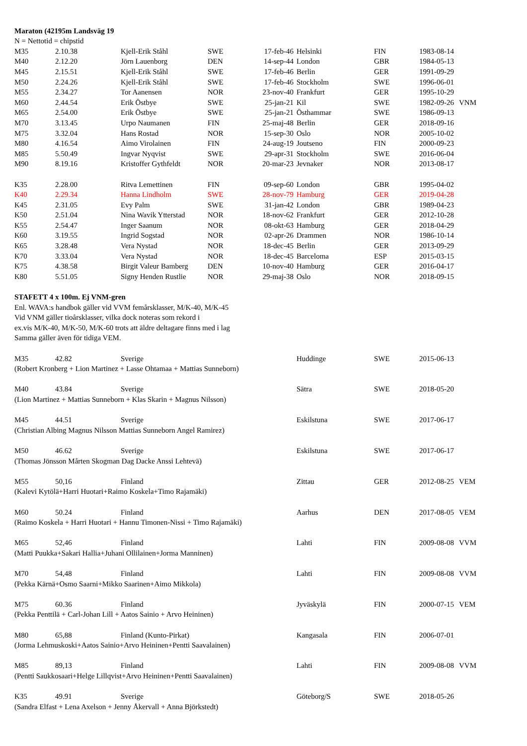| Maraton (42195m Landsväg 19 | | | | | | | | |
| N = Nettotid = chipstid | | | | | | | | |
| M35 | 2.10.38 | Kjell-Erik Ståhl | SWE | 17-feb-46 | Helsinki | FIN | 1983-08-14 | |
| M40 | 2.12.20 | Jörn Lauenborg | DEN | 14-sep-44 | London | GBR | 1984-05-13 | |
| M45 | 2.15.51 | Kjell-Erik Ståhl | SWE | 17-feb-46 | Berlin | GER | 1991-09-29 | |
| M50 | 2.24.26 | Kjell-Erik Ståhl | SWE | 17-feb-46 | Stockholm | SWE | 1996-06-01 | |
| M55 | 2.34.27 | Tor Aanensen | NOR | 23-nov-40 | Frankfurt | GER | 1995-10-29 | |
| M60 | 2.44.54 | Erik Östbye | SWE | 25-jan-21 | Kil | SWE | 1982-09-26 | VNM |
| M65 | 2.54.00 | Erik Östbye | SWE | 25-jan-21 | Östhammar | SWE | 1986-09-13 | |
| M70 | 3.13.45 | Urpo Naumanen | FIN | 25-maj-48 | Berlin | GER | 2018-09-16 | |
| M75 | 3.32.04 | Hans Rostad | NOR | 15-sep-30 | Oslo | NOR | 2005-10-02 | |
| M80 | 4.16.54 | Aimo Virolainen | FIN | 24-aug-19 | Joutseno | FIN | 2000-09-23 | |
| M85 | 5.50.49 | Ingvar Nyqvist | SWE | 29-apr-31 | Stockholm | SWE | 2016-06-04 | |
| M90 | 8.19.16 | Kristoffer Gythfeldt | NOR | 20-mar-23 | Jevnaker | NOR | 2013-08-17 | |
| K35 | 2.28.00 | Ritva Lemettinen | FIN | 09-sep-60 | London | GBR | 1995-04-02 | |
| K40 | 2.29.34 | Hanna Lindholm | SWE | 28-nov-79 | Hamburg | GER | 2019-04-28 | |
| K45 | 2.31.05 | Evy Palm | SWE | 31-jan-42 | London | GBR | 1989-04-23 | |
| K50 | 2.51.04 | Nina Wavik Ytterstad | NOR | 18-nov-62 | Frankfurt | GER | 2012-10-28 | |
| K55 | 2.54.47 | Inger Saanum | NOR | 08-okt-63 | Hamburg | GER | 2018-04-29 | |
| K60 | 3.19.55 | Ingrid Sogstad | NOR | 02-apr-26 | Drammen | NOR | 1986-10-14 | |
| K65 | 3.28.48 | Vera Nystad | NOR | 18-dec-45 | Berlin | GER | 2013-09-29 | |
| K70 | 3.33.04 | Vera Nystad | NOR | 18-dec-45 | Barceloma | ESP | 2015-03-15 | |
| K75 | 4.38.58 | Birgit Valeur Bamberg | DEN | 10-nov-40 | Hamburg | GER | 2016-04-17 | |
| K80 | 5.51.05 | Signy Henden Rustlie | NOR | 29-maj-38 | Oslo | NOR | 2018-09-15 | |
| STAFETT 4 x 100m. Ej VNM-gren | | | | | | | | |
| Enl. WAVA:s handbok gäller vid VVM femårsklasser, M/K-40, M/K-45 | | | | | | | | |
| Vid VNM gäller tioårsklasser, vilka dock noteras som rekord i | | | | | | | | |
| ex.vis M/K-40, M/K-50, M/K-60 trots att äldre deltagare finns med i lag | | | | | | | | |
| Samma gäller även för tidiga VEM. | | | | | | | | |
| M35 | 42.82 | Sverige | | | Huddinge | SWE | 2015-06-13 | |
| (Robert Kronberg + Lion Martinez + Lasse Ohtamaa + Mattias Sunneborn) | | | | | | | | |
| M40 | 43.84 | Sverige | | | Sätra | SWE | 2018-05-20 | |
| (Lion Martinez + Mattias Sunneborn + Klas Skarin + Magnus Nilsson) | | | | | | | | |
| M45 | 44.51 | Sverige | | | Eskilstuna | SWE | 2017-06-17 | |
| (Christian Albing Magnus Nilsson Mattias Sunneborn Angel Ramirez) | | | | | | | | |
| M50 | 46.62 | Sverige | | | Eskilstuna | SWE | 2017-06-17 | |
| (Thomas Jönsson Mårten Skogman Dag Dacke Anssi Lehtevä) | | | | | | | | |
| M55 | 50,16 | Finland | | | Zittau | GER | 2012-08-25 | VEM |
| (Kalevi Kytölä+Harri Huotari+Raimo Koskela+Timo Rajamäki) | | | | | | | | |
| M60 | 50.24 | Finland | | | Aarhus | DEN | 2017-08-05 | VEM |
| (Raimo Koskela + Harri Huotari + Hannu Timonen-Nissi + Timo Rajamäki) | | | | | | | | |
| M65 | 52,46 | Finland | | | Lahti | FIN | 2009-08-08 | VVM |
| (Matti Puukka+Sakari Hallia+Juhani Ollilainen+Jorma Manninen) | | | | | | | | |
| M70 | 54,48 | Finland | | | Lahti | FIN | 2009-08-08 | VVM |
| (Pekka Kärnä+Osmo Saarni+Mikko Saarinen+Aimo Mikkola) | | | | | | | | |
| M75 | 60.36 | Finland | | | Jyväskylä | FIN | 2000-07-15 | VEM |
| (Pekka Penttilä + Carl-Johan Lill + Aatos Sainio + Arvo Heininen) | | | | | | | | |
| M80 | 65,88 | Finland (Kunto-Pirkat) | | | Kangasala | FIN | 2006-07-01 | |
| (Jorma Lehmuskoski+Aatos Sainio+Arvo Heininen+Pentti Saavalainen) | | | | | | | | |
| M85 | 89,13 | Finland | | | Lahti | FIN | 2009-08-08 | VVM |
| (Pentti Saukkosaari+Helge Lillqvist+Arvo Heininen+Pentti Saavalainen) | | | | | | | | |
| K35 | 49.91 | Sverige | | | Göteborg/S | SWE | 2018-05-26 | |
| (Sandra Elfast + Lena Axelson + Jenny Åkervall + Anna Björkstedt) | | | | | | | | |